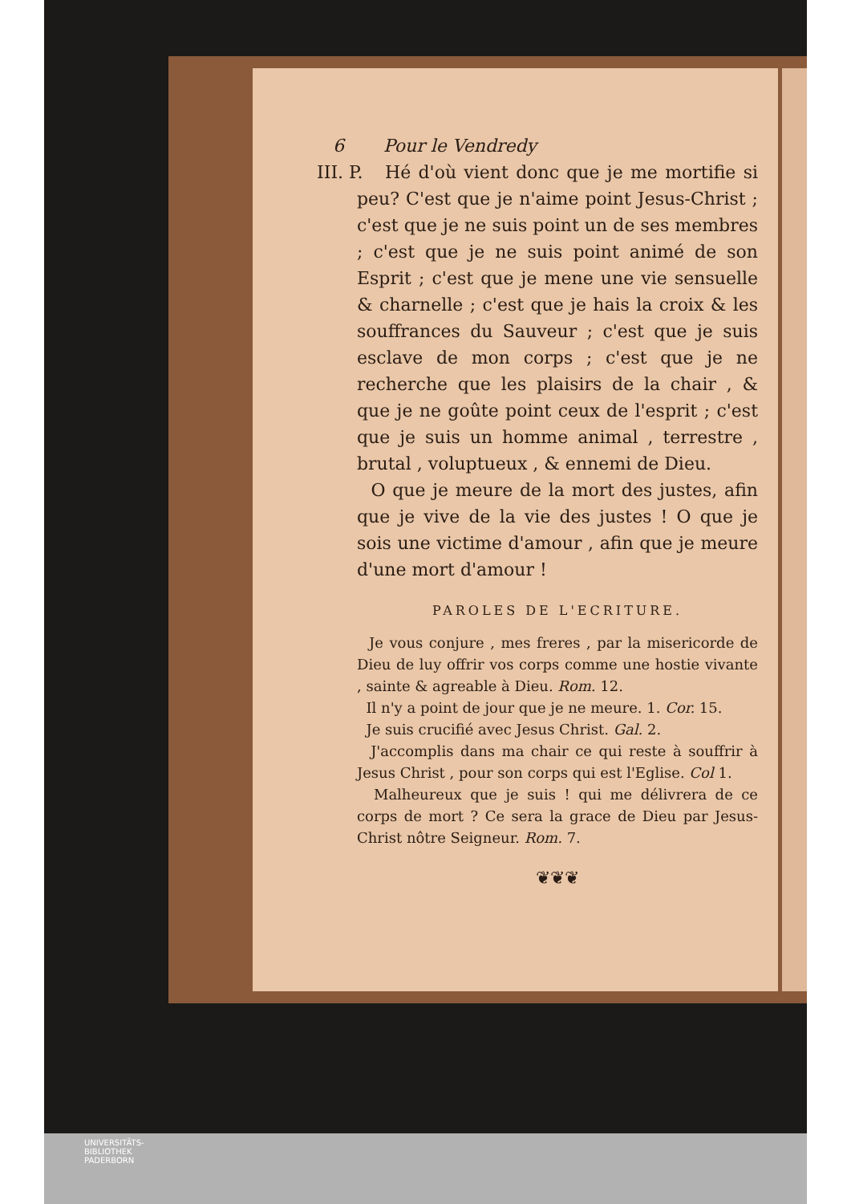6 Pour le Vendredy
III. P. Hé d'où vient donc que je me mortifie si peu? C'est que je n'aime point Jesus-Christ ; c'est que je ne suis point un de ses membres ; c'est que je ne suis point animé de son Esprit ; c'est que je mene une vie sensuelle & charnelle ; c'est que je hais la croix & les souffrances du Sauveur ; c'est que je suis esclave de mon corps ; c'est que je ne recherche que les plaisirs de la chair , & que je ne goûte point ceux de l'esprit ; c'est que je suis un homme animal , terrestre , brutal , voluptueux , & ennemi de Dieu.
O que je meure de la mort des justes, afin que je vive de la vie des justes ! O que je sois une victime d'amour , afin que je meure d'une mort d'amour !
PAROLES DE L'ECRITURE.
Je vous conjure , mes freres , par la misericorde de Dieu de luy offrir vos corps comme une hostie vivante , sainte & agreable à Dieu. Rom. 12.
Il n'y a point de jour que je ne meure. 1. Cor. 15.
Je suis crucifié avec Jesus Christ. Gal. 2.
J'accomplis dans ma chair ce qui reste à souffrir à Jesus Christ , pour son corps qui est l'Eglise. Col 1.
Malheureux que je suis ! qui me délivrera de ce corps de mort ? Ce sera la grace de Dieu par Jesus-Christ nôtre Seigneur. Rom. 7.
❦❦❦
UNIVERSITÄTS-
BIBLIOTHEK
PADERBORN